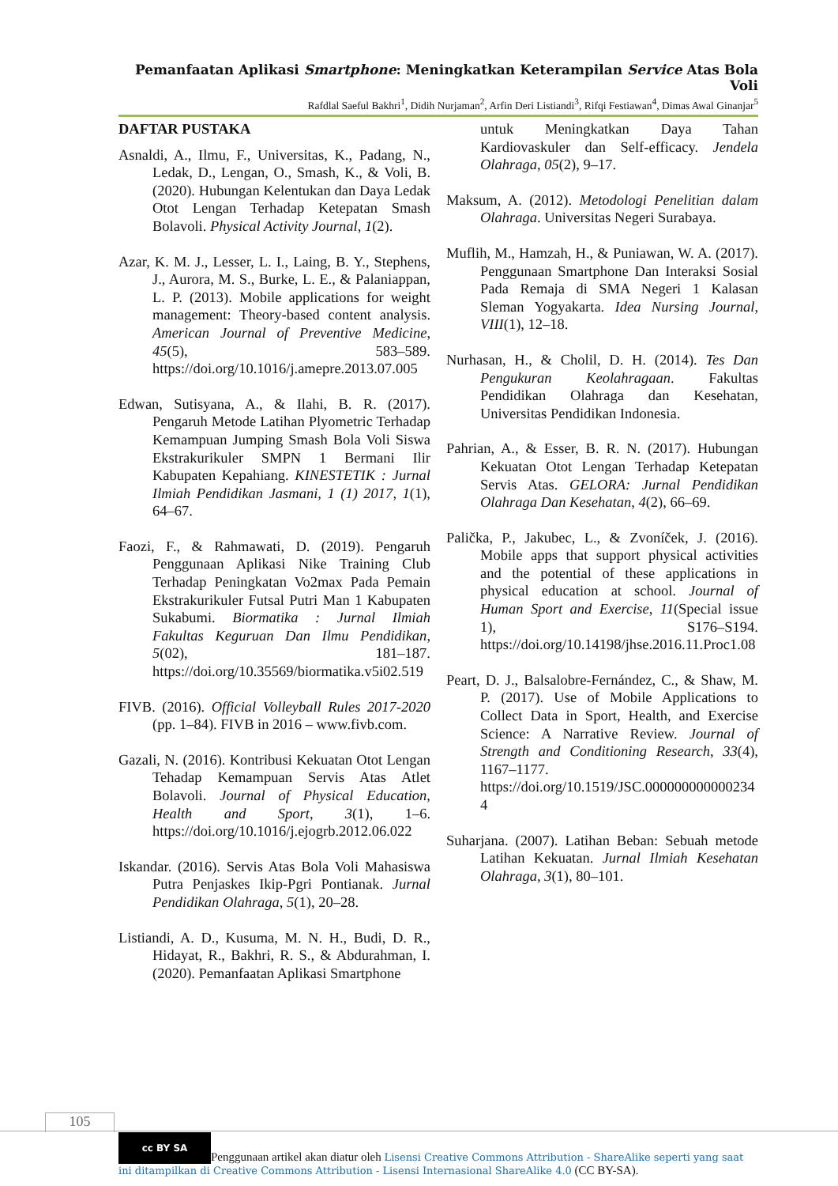Pemanfaatan Aplikasi Smartphone: Meningkatkan Keterampilan Service Atas Bola Voli
Rafdlal Saeful Bakhri<sup>1</sup>, Didih Nurjaman<sup>2</sup>, Arfin Deri Listiandi<sup>3</sup>, Rifqi Festiawan<sup>4</sup>, Dimas Awal Ginanjar<sup>5</sup>
DAFTAR PUSTAKA
Asnaldi, A., Ilmu, F., Universitas, K., Padang, N., Ledak, D., Lengan, O., Smash, K., & Voli, B. (2020). Hubungan Kelentukan dan Daya Ledak Otot Lengan Terhadap Ketepatan Smash Bolavoli. Physical Activity Journal, 1(2).
Azar, K. M. J., Lesser, L. I., Laing, B. Y., Stephens, J., Aurora, M. S., Burke, L. E., & Palaniappan, L. P. (2013). Mobile applications for weight management: Theory-based content analysis. American Journal of Preventive Medicine, 45(5), 583–589. https://doi.org/10.1016/j.amepre.2013.07.005
Edwan, Sutisyana, A., & Ilahi, B. R. (2017). Pengaruh Metode Latihan Plyometric Terhadap Kemampuan Jumping Smash Bola Voli Siswa Ekstrakurikuler SMPN 1 Bermani Ilir Kabupaten Kepahiang. KINESTETIK : Jurnal Ilmiah Pendidikan Jasmani, 1 (1) 2017, 1(1), 64–67.
Faozi, F., & Rahmawati, D. (2019). Pengaruh Penggunaan Aplikasi Nike Training Club Terhadap Peningkatan Vo2max Pada Pemain Ekstrakurikuler Futsal Putri Man 1 Kabupaten Sukabumi. Biormatika : Jurnal Ilmiah Fakultas Keguruan Dan Ilmu Pendidikan, 5(02), 181–187. https://doi.org/10.35569/biormatika.v5i02.519
FIVB. (2016). Official Volleyball Rules 2017-2020 (pp. 1–84). FIVB in 2016 – www.fivb.com.
Gazali, N. (2016). Kontribusi Kekuatan Otot Lengan Tehadap Kemampuan Servis Atas Atlet Bolavoli. Journal of Physical Education, Health and Sport, 3(1), 1–6. https://doi.org/10.1016/j.ejogrb.2012.06.022
Iskandar. (2016). Servis Atas Bola Voli Mahasiswa Putra Penjaskes Ikip-Pgri Pontianak. Jurnal Pendidikan Olahraga, 5(1), 20–28.
Listiandi, A. D., Kusuma, M. N. H., Budi, D. R., Hidayat, R., Bakhri, R. S., & Abdurahman, I. (2020). Pemanfaatan Aplikasi Smartphone
untuk Meningkatkan Daya Tahan Kardiovaskuler dan Self-efficacy. Jendela Olahraga, 05(2), 9–17.
Maksum, A. (2012). Metodologi Penelitian dalam Olahraga. Universitas Negeri Surabaya.
Muflih, M., Hamzah, H., & Puniawan, W. A. (2017). Penggunaan Smartphone Dan Interaksi Sosial Pada Remaja di SMA Negeri 1 Kalasan Sleman Yogyakarta. Idea Nursing Journal, VIII(1), 12–18.
Nurhasan, H., & Cholil, D. H. (2014). Tes Dan Pengukuran Keolahragaan. Fakultas Pendidikan Olahraga dan Kesehatan, Universitas Pendidikan Indonesia.
Pahrian, A., & Esser, B. R. N. (2017). Hubungan Kekuatan Otot Lengan Terhadap Ketepatan Servis Atas. GELORA: Jurnal Pendidikan Olahraga Dan Kesehatan, 4(2), 66–69.
Palička, P., Jakubec, L., & Zvoníček, J. (2016). Mobile apps that support physical activities and the potential of these applications in physical education at school. Journal of Human Sport and Exercise, 11(Special issue 1), S176–S194. https://doi.org/10.14198/jhse.2016.11.Proc1.08
Peart, D. J., Balsalobre-Fernández, C., & Shaw, M. P. (2017). Use of Mobile Applications to Collect Data in Sport, Health, and Exercise Science: A Narrative Review. Journal of Strength and Conditioning Research, 33(4), 1167–1177. https://doi.org/10.1519/JSC.0000000000002344
Suharjana. (2007). Latihan Beban: Sebuah metode Latihan Kekuatan. Jurnal Ilmiah Kesehatan Olahraga, 3(1), 80–101.
105
cc BY SA Penggunaan artikel akan diatur oleh Lisensi Creative Commons Attribution - ShareAlike seperti yang saat ini ditampilkan di Creative Commons Attribution - Lisensi Internasional ShareAlike 4.0 (CC BY-SA).